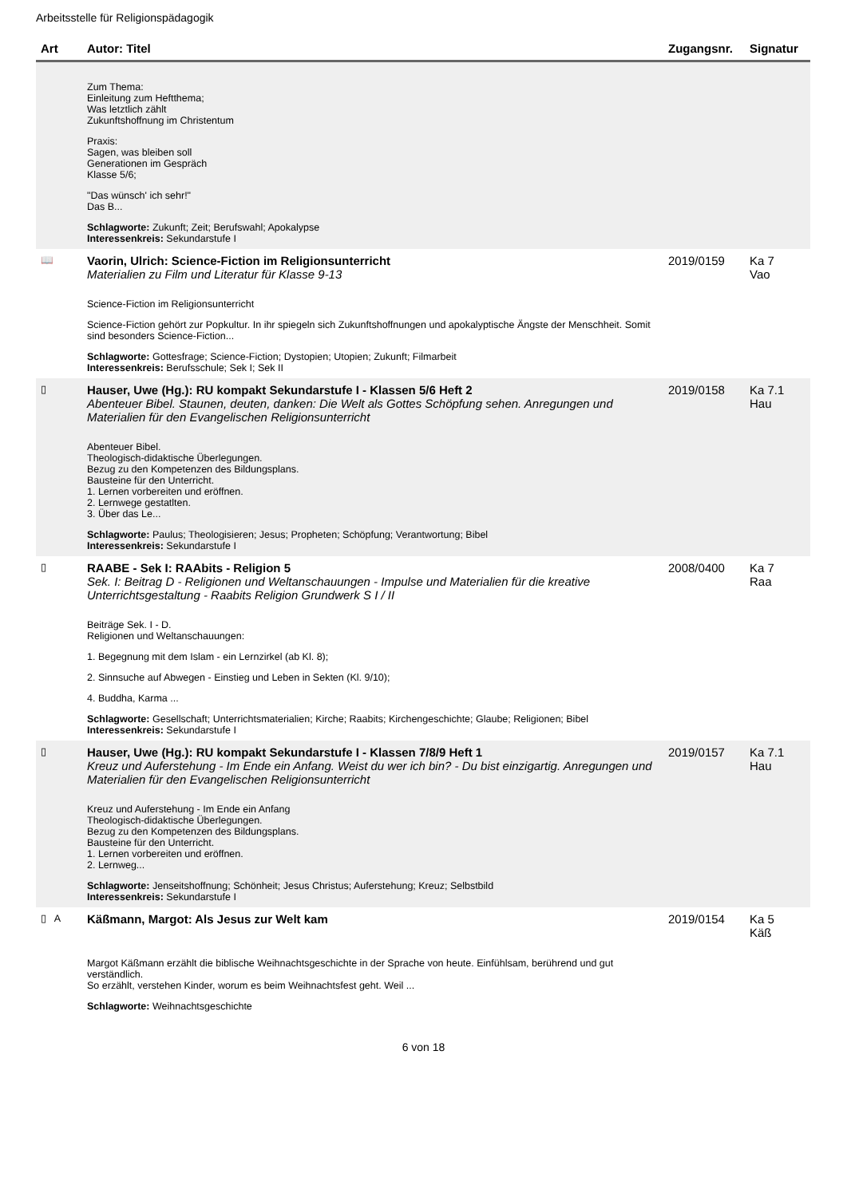Arbeitsstelle für Religionspädagogik
| Art | Autor: Titel | Zugangsnr. | Signatur |
| --- | --- | --- | --- |
| | Zum Thema: Einleitung zum Heftthema; Was letztlich zählt Zukunftshoffnung im Christentum Praxis: Sagen, was bleiben soll Generationen im Gespräch Klasse 5/6; "Das wünsch' ich sehr!" Das B... Schlagworte: Zukunft; Zeit; Berufswahl; Apokalypse Interessenkreis: Sekundarstufe I | | |
| 📖 | Vaorin, Ulrich: Science-Fiction im Religionsunterricht Materialien zu Film und Literatur für Klasse 9-13 Science-Fiction im Religionsunterricht Science-Fiction gehört zur Popkultur. In ihr spiegeln sich Zukunftshoffnungen und apokalyptische Ängste der Menschheit. Somit sind besonders Science-Fiction... Schlagworte: Gottesfrage; Science-Fiction; Dystopien; Utopien; Zukunft; Filmarbeit Interessenkreis: Berufsschule; Sek I; Sek II | 2019/0159 | Ka 7 Vao |
| ▯ | Hauser, Uwe (Hg.): RU kompakt Sekundarstufe I - Klassen 5/6 Heft 2 Abenteuer Bibel. Staunen, deuten, danken: Die Welt als Gottes Schöpfung sehen. Anregungen und Materialien für den Evangelischen Religionsunterricht Abenteuer Bibel. Theologisch-didaktische Überlegungen. Bezug zu den Kompetenzen des Bildungsplans. Bausteine für den Unterricht. 1. Lernen vorbereiten und eröffnen. 2. Lernwege gestatlten. 3. Über das Le... Schlagworte: Paulus; Theologisieren; Jesus; Propheten; Schöpfung; Verantwortung; Bibel Interessenkreis: Sekundarstufe I | 2019/0158 | Ka 7.1 Hau |
| ▯ | RAABE - Sek I: RAAbits - Religion 5 Sek. I: Beitrag D - Religionen und Weltanschauungen - Impulse und Materialien für die kreative Unterrichtsgestaltung - Raabits Religion Grundwerk S I / II Beiträge Sek. I - D. Religionen und Weltanschauungen: 1. Begegnung mit dem Islam - ein Lernzirkel (ab Kl. 8); 2. Sinnsuche auf Abwegen - Einstieg und Leben in Sekten (Kl. 9/10); 4. Buddha, Karma ... Schlagworte: Gesellschaft; Unterrichtsmaterialien; Kirche; Raabits; Kirchengeschichte; Glaube; Religionen; Bibel Interessenkreis: Sekundarstufe I | 2008/0400 | Ka 7 Raa |
| ▯ | Hauser, Uwe (Hg.): RU kompakt Sekundarstufe I - Klassen 7/8/9 Heft 1 Kreuz und Auferstehung - Im Ende ein Anfang. Weist du wer ich bin? - Du bist einzigartig. Anregungen und Materialien für den Evangelischen Religionsunterricht Kreuz und Auferstehung - Im Ende ein Anfang Theologisch-didaktische Überlegungen. Bezug zu den Kompetenzen des Bildungsplans. Bausteine für den Unterricht. 1. Lernen vorbereiten und eröffnen. 2. Lernweg... Schlagworte: Jenseitshoffnung; Schönheit; Jesus Christus; Auferstehung; Kreuz; Selbstbild Interessenkreis: Sekundarstufe I | 2019/0157 | Ka 7.1 Hau |
| ▯ A | Käßmann, Margot: Als Jesus zur Welt kam Margot Käßmann erzählt die biblische Weihnachtsgeschichte in der Sprache von heute. Einfühlsam, berührend und gut verständlich. So erzählt, verstehen Kinder, worum es beim Weihnachtsfest geht. Weil ... Schlagworte: Weihnachtsgeschichte | 2019/0154 | Ka 5 Käß |
6 von 18